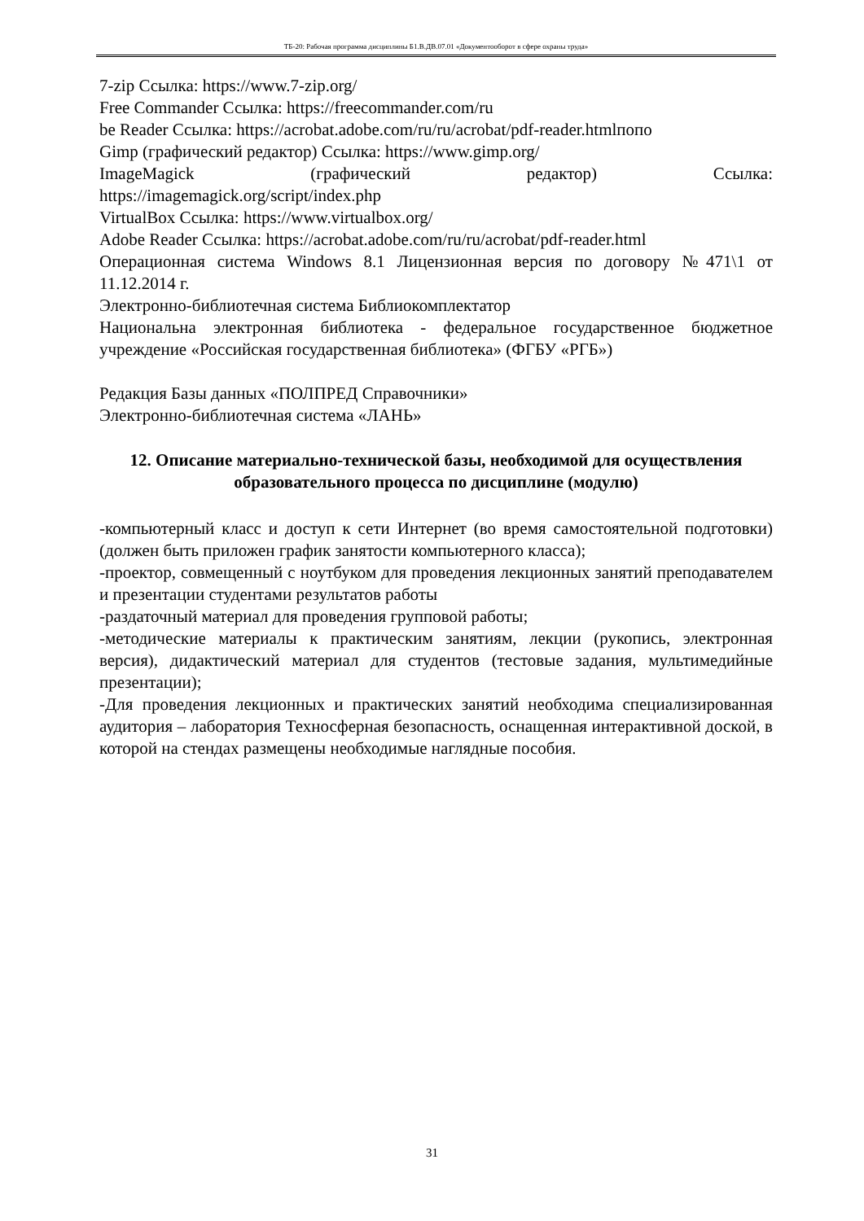ТБ-20: Рабочая программа дисциплины Б1.В.ДВ.07.01 «Документооборот в сфере охраны труда»
7-zip Ссылка: https://www.7-zip.org/
Free Commander Ссылка: https://freecommander.com/ru
be Reader Ссылка: https://acrobat.adobe.com/ru/ru/acrobat/pdf-reader.htmlпопо
Gimp (графический редактор) Ссылка: https://www.gimp.org/
ImageMagick (графический редактор) Ссылка:
https://imagemagick.org/script/index.php
VirtualBox Ссылка: https://www.virtualbox.org/
Adobe Reader Ссылка: https://acrobat.adobe.com/ru/ru/acrobat/pdf-reader.html
Операционная система Windows 8.1 Лицензионная версия по договору №471\1 от 11.12.2014 г.
Электронно-библиотечная система Библиокомплектатор
Национальна электронная библиотека - федеральное государственное бюджетное учреждение «Российская государственная библиотека» (ФГБУ «РГБ»)
Редакция Базы данных «ПОЛПРЕД Справочники»
Электронно-библиотечная система «ЛАНЬ»
12. Описание материально-технической базы, необходимой для осуществления образовательного процесса по дисциплине (модулю)
-компьютерный класс и доступ к сети Интернет (во время самостоятельной подготовки) (должен быть приложен график занятости компьютерного класса);
-проектор, совмещенный с ноутбуком для проведения лекционных занятий преподавателем и презентации студентами результатов работы
-раздаточный материал для проведения групповой работы;
-методические материалы к практическим занятиям, лекции (рукопись, электронная версия), дидактический материал для студентов (тестовые задания, мультимедийные презентации);
-Для проведения лекционных и практических занятий необходима специализированная аудитория – лаборатория Техносферная безопасность, оснащенная интерактивной доской, в которой на стендах размещены необходимые наглядные пособия.
31